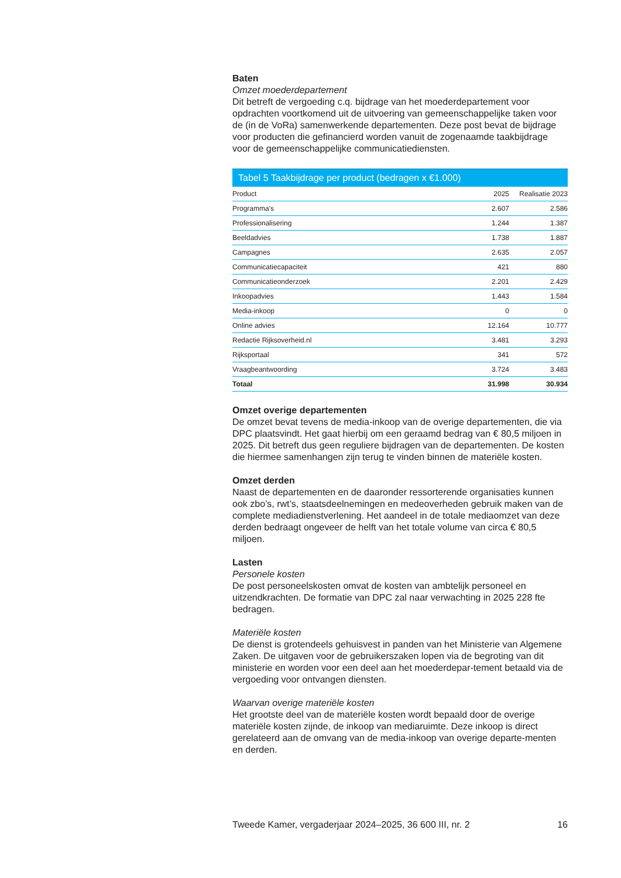Baten
Omzet moederdepartement
Dit betreft de vergoeding c.q. bijdrage van het moederdepartement voor opdrachten voortkomend uit de uitvoering van gemeenschappelijke taken voor de (in de VoRa) samenwerkende departementen. Deze post bevat de bijdrage voor producten die gefinancierd worden vanuit de zogenaamde taakbijdrage voor de gemeenschappelijke communicatiediensten.
Tabel 5 Taakbijdrage per product (bedragen x €1.000)
| Product | 2025 | Realisatie 2023 |
| --- | --- | --- |
| Programma's | 2.607 | 2.586 |
| Professionalisering | 1.244 | 1.387 |
| Beeldadvies | 1.738 | 1.887 |
| Campagnes | 2.635 | 2.057 |
| Communicatiecapaciteit | 421 | 880 |
| Communicatieonderzoek | 2.201 | 2.429 |
| Inkoopadvies | 1.443 | 1.584 |
| Media-inkoop | 0 | 0 |
| Online advies | 12.164 | 10.777 |
| Redactie Rijksoverheid.nl | 3.481 | 3.293 |
| Rijksportaal | 341 | 572 |
| Vraagbeantwoording | 3.724 | 3.483 |
| Totaal | 31.998 | 30.934 |
Omzet overige departementen
De omzet bevat tevens de media-inkoop van de overige departementen, die via DPC plaatsvindt. Het gaat hierbij om een geraamd bedrag van € 80,5 miljoen in 2025. Dit betreft dus geen reguliere bijdragen van de departementen. De kosten die hiermee samenhangen zijn terug te vinden binnen de materiële kosten.
Omzet derden
Naast de departementen en de daaronder ressorterende organisaties kunnen ook zbo’s, rwt’s, staatsdeelnemingen en medeoverheden gebruik maken van de complete mediadienstverlening. Het aandeel in de totale mediaomzet van deze derden bedraagt ongeveer de helft van het totale volume van circa € 80,5 miljoen.
Lasten
Personele kosten
De post personeelskosten omvat de kosten van ambtelijk personeel en uitzendkrachten. De formatie van DPC zal naar verwachting in 2025 228 fte bedragen.
Materiële kosten
De dienst is grotendeels gehuisvest in panden van het Ministerie van Algemene Zaken. De uitgaven voor de gebruikerszaken lopen via de begroting van dit ministerie en worden voor een deel aan het moederdepar-tement betaald via de vergoeding voor ontvangen diensten.
Waarvan overige materiële kosten
Het grootste deel van de materiële kosten wordt bepaald door de overige materiële kosten zijnde, de inkoop van mediaruimte. Deze inkoop is direct gerelateerd aan de omvang van de media-inkoop van overige departe-menten en derden.
Tweede Kamer, vergaderjaar 2024–2025, 36 600 III, nr. 2 16